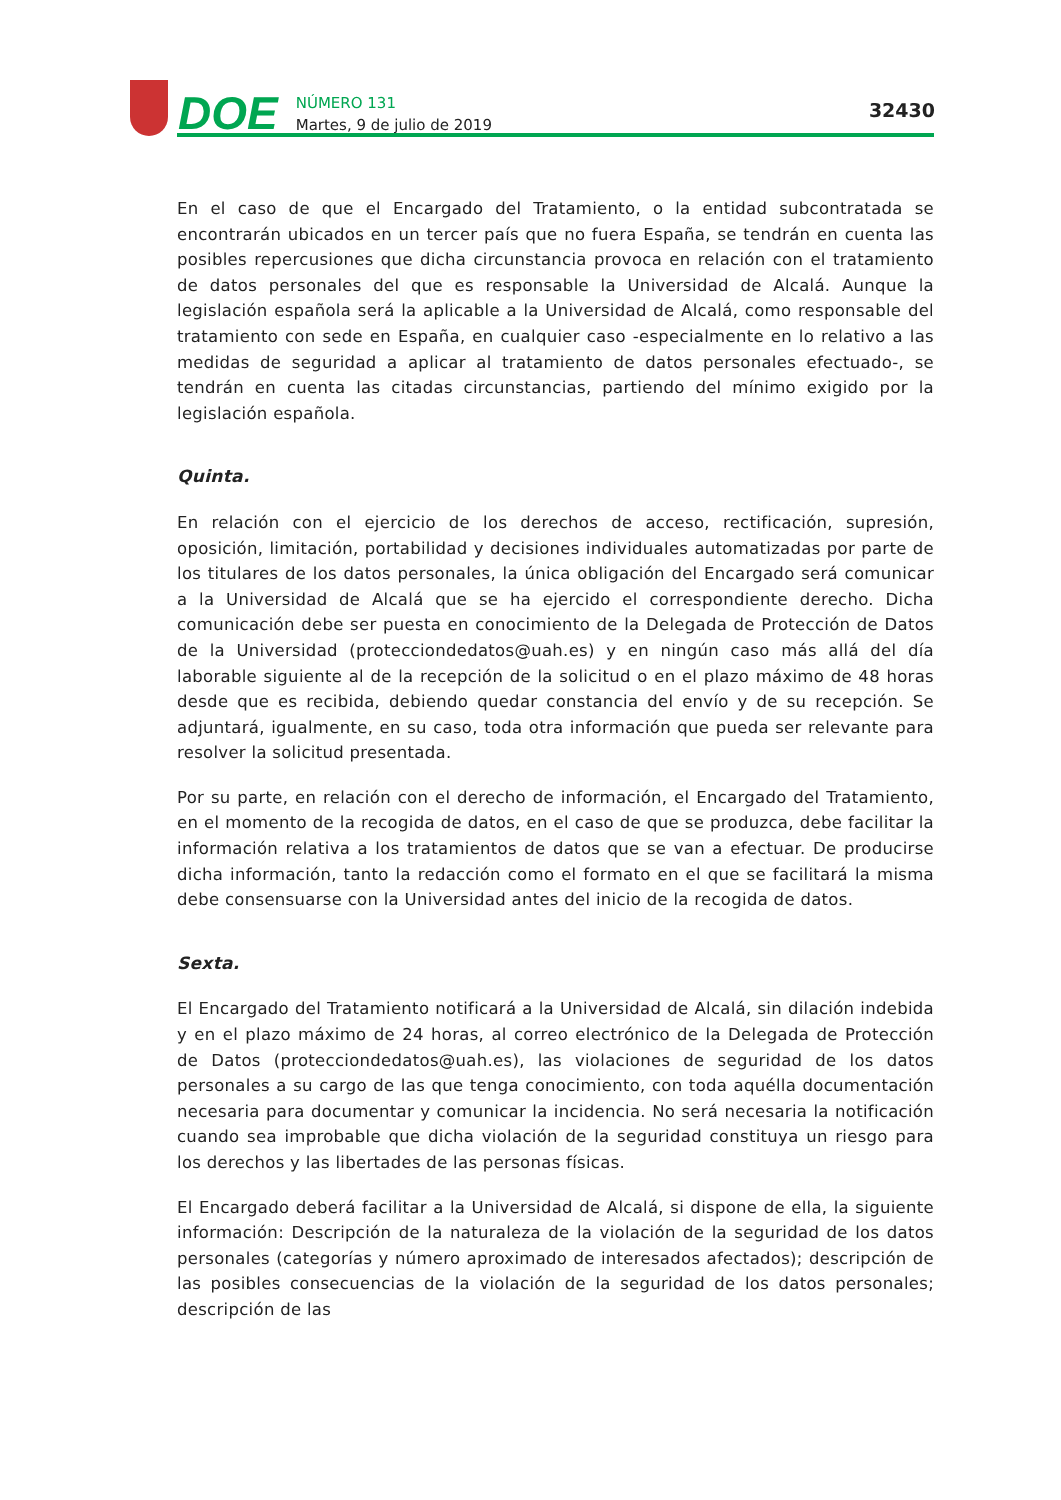DOE
NÚMERO 131
Martes, 9 de julio de 2019
32430
En el caso de que el Encargado del Tratamiento, o la entidad subcontratada se encontrarán ubicados en un tercer país que no fuera España, se tendrán en cuenta las posibles repercusiones que dicha circunstancia provoca en relación con el tratamiento de datos personales del que es responsable la Universidad de Alcalá. Aunque la legislación española será la aplicable a la Universidad de Alcalá, como responsable del tratamiento con sede en España, en cualquier caso -especialmente en lo relativo a las medidas de seguridad a aplicar al tratamiento de datos personales efectuado-, se tendrán en cuenta las citadas circunstancias, partiendo del mínimo exigido por la legislación española.
Quinta.
En relación con el ejercicio de los derechos de acceso, rectificación, supresión, oposición, limitación, portabilidad y decisiones individuales automatizadas por parte de los titulares de los datos personales, la única obligación del Encargado será comunicar a la Universidad de Alcalá que se ha ejercido el correspondiente derecho. Dicha comunicación debe ser puesta en conocimiento de la Delegada de Protección de Datos de la Universidad (protecciondedatos@uah.es) y en ningún caso más allá del día laborable siguiente al de la recepción de la solicitud o en el plazo máximo de 48 horas desde que es recibida, debiendo quedar constancia del envío y de su recepción. Se adjuntará, igualmente, en su caso, toda otra información que pueda ser relevante para resolver la solicitud presentada.
Por su parte, en relación con el derecho de información, el Encargado del Tratamiento, en el momento de la recogida de datos, en el caso de que se produzca, debe facilitar la información relativa a los tratamientos de datos que se van a efectuar. De producirse dicha información, tanto la redacción como el formato en el que se facilitará la misma debe consensuarse con la Universidad antes del inicio de la recogida de datos.
Sexta.
El Encargado del Tratamiento notificará a la Universidad de Alcalá, sin dilación indebida y en el plazo máximo de 24 horas, al correo electrónico de la Delegada de Protección de Datos (protecciondedatos@uah.es), las violaciones de seguridad de los datos personales a su cargo de las que tenga conocimiento, con toda aquélla documentación necesaria para documentar y comunicar la incidencia. No será necesaria la notificación cuando sea improbable que dicha violación de la seguridad constituya un riesgo para los derechos y las libertades de las personas físicas.
El Encargado deberá facilitar a la Universidad de Alcalá, si dispone de ella, la siguiente información: Descripción de la naturaleza de la violación de la seguridad de los datos personales (categorías y número aproximado de interesados afectados); descripción de las posibles consecuencias de la violación de la seguridad de los datos personales; descripción de las